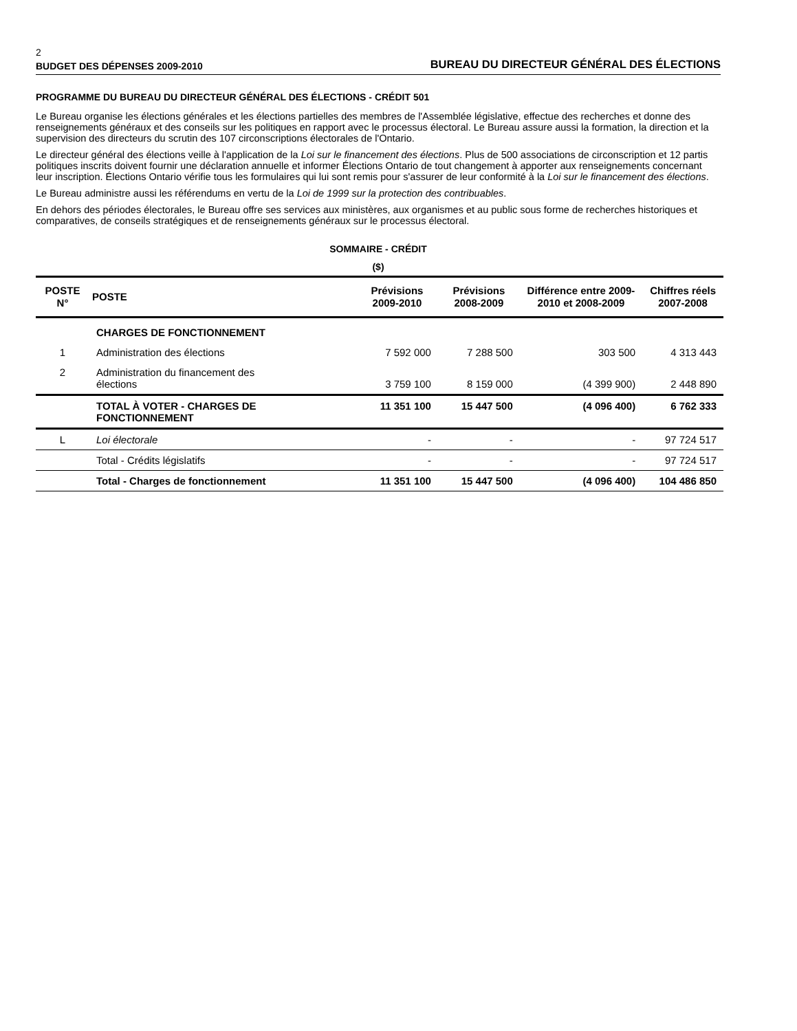2
BUDGET DES DÉPENSES 2009-2010 BUREAU DU DIRECTEUR GÉNÉRAL DES ÉLECTIONS
PROGRAMME DU BUREAU DU DIRECTEUR GÉNÉRAL DES ÉLECTIONS - CRÉDIT 501
Le Bureau organise les élections générales et les élections partielles des membres de l'Assemblée législative, effectue des recherches et donne des renseignements généraux et des conseils sur les politiques en rapport avec le processus électoral. Le Bureau assure aussi la formation, la direction et la supervision des directeurs du scrutin des 107 circonscriptions électorales de l'Ontario.
Le directeur général des élections veille à l'application de la Loi sur le financement des élections. Plus de 500 associations de circonscription et 12 partis politiques inscrits doivent fournir une déclaration annuelle et informer Élections Ontario de tout changement à apporter aux renseignements concernant leur inscription. Élections Ontario vérifie tous les formulaires qui lui sont remis pour s'assurer de leur conformité à la Loi sur le financement des élections.
Le Bureau administre aussi les référendums en vertu de la Loi de 1999 sur la protection des contribuables.
En dehors des périodes électorales, le Bureau offre ses services aux ministères, aux organismes et au public sous forme de recherches historiques et comparatives, de conseils stratégiques et de renseignements généraux sur le processus électoral.
SOMMAIRE - CRÉDIT
($)
| POSTE N° | POSTE | Prévisions 2009-2010 | Prévisions 2008-2009 | Différence entre 2009-2010 et 2008-2009 | Chiffres réels 2007-2008 |
| --- | --- | --- | --- | --- | --- |
| | CHARGES DE FONCTIONNEMENT | | | | |
| 1 | Administration des élections | 7 592 000 | 7 288 500 | 303 500 | 4 313 443 |
| 2 | Administration du financement des élections | 3 759 100 | 8 159 000 | (4 399 900) | 2 448 890 |
| | TOTAL À VOTER - CHARGES DE FONCTIONNEMENT | 11 351 100 | 15 447 500 | (4 096 400) | 6 762 333 |
| L | Loi électorale | - | - | - | 97 724 517 |
| | Total - Crédits législatifs | - | - | - | 97 724 517 |
| | Total - Charges de fonctionnement | 11 351 100 | 15 447 500 | (4 096 400) | 104 486 850 |